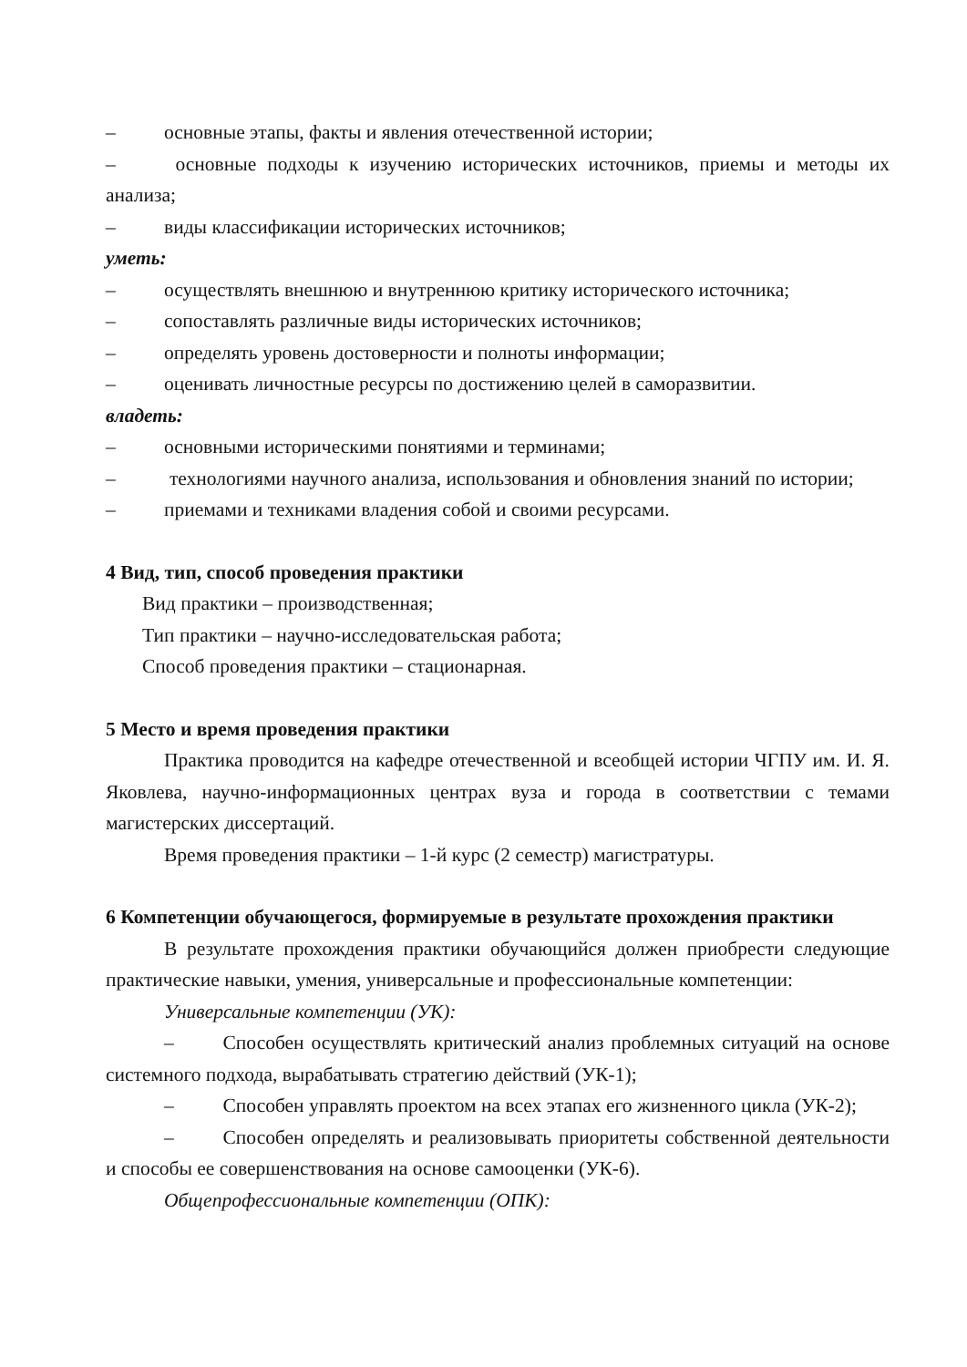– основные этапы, факты и явления отечественной истории;
–    основные подходы к изучению исторических источников, приемы и методы их анализа;
– виды классификации исторических источников;
уметь:
– осуществлять внешнюю и внутреннюю критику исторического источника;
– сопоставлять различные виды исторических источников;
– определять уровень достоверности и полноты информации;
– оценивать личностные ресурсы по достижению целей в саморазвитии.
владеть:
– основными историческими понятиями и терминами;
–    технологиями научного анализа, использования и обновления знаний по истории;
– приемами и техниками владения собой и своими ресурсами.
4 Вид, тип, способ проведения практики
Вид практики – производственная;
Тип практики – научно-исследовательская работа;
Способ проведения практики – стационарная.
5 Место и время проведения практики
Практика проводится на кафедре отечественной и всеобщей истории ЧГПУ им. И. Я. Яковлева, научно-информационных центрах вуза и города в соответствии с темами магистерских диссертаций.
Время проведения практики – 1-й курс (2 семестр) магистратуры.
6 Компетенции обучающегося, формируемые в результате прохождения практики
В результате прохождения практики обучающийся должен приобрести следующие практические навыки, умения, универсальные и профессиональные компетенции:
Универсальные компетенции (УК):
–   Способен осуществлять критический анализ проблемных ситуаций на основе системного подхода, вырабатывать стратегию действий (УК-1);
–   Способен управлять проектом на всех этапах его жизненного цикла (УК-2);
–   Способен определять и реализовывать приоритеты собственной деятельности и способы ее совершенствования на основе самооценки (УК-6).
Общепрофессиональные компетенции (ОПК):